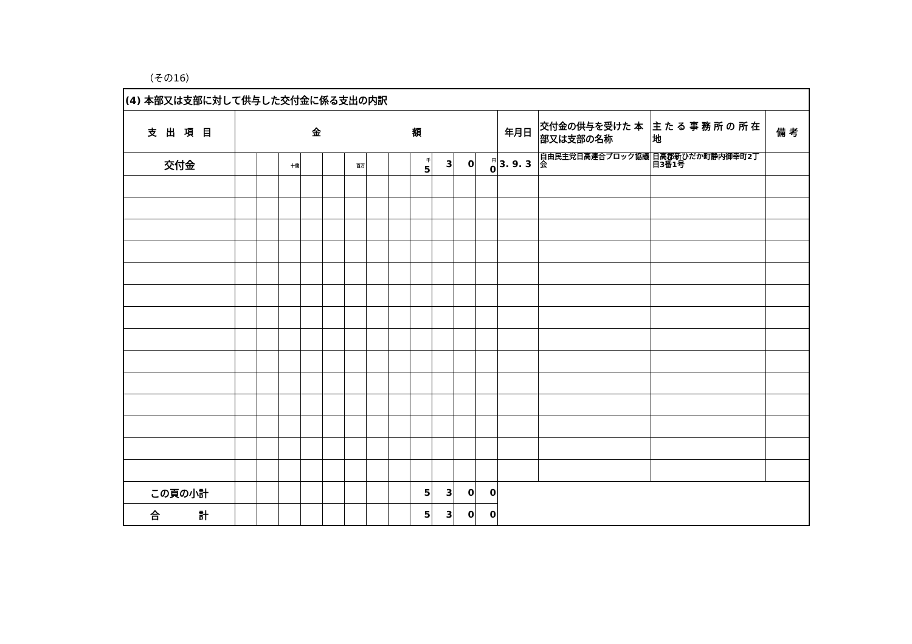（その16）
| (4) 本部又は支部に対して供与した交付金に係る支出の内訳 | | | | | | | | | | | | | | | | |
| 支 出 項 目 | 金 額 | | | | | | | | | | | | 年月日 | 交付金の供与を受けた 本部又は支部の名称 | 主 た る 事 務 所 の 所 在 地 | 備 考 |
| 交付金 | | | 十億 | | | 百万 | | | 千 5 | 3 | 0 | 円 0 | 3. 9. 3 | 自由民主党日高連合ブロック協議会 | 日高郡新ひだか町静内御幸町2丁目3番1号 | |
| この頁の小計 | | | | | | | | | 5 | 3 | 0 | 0 | | | | |
| 合 計 | | | | | | | | | 5 | 3 | 0 | 0 | | | | |